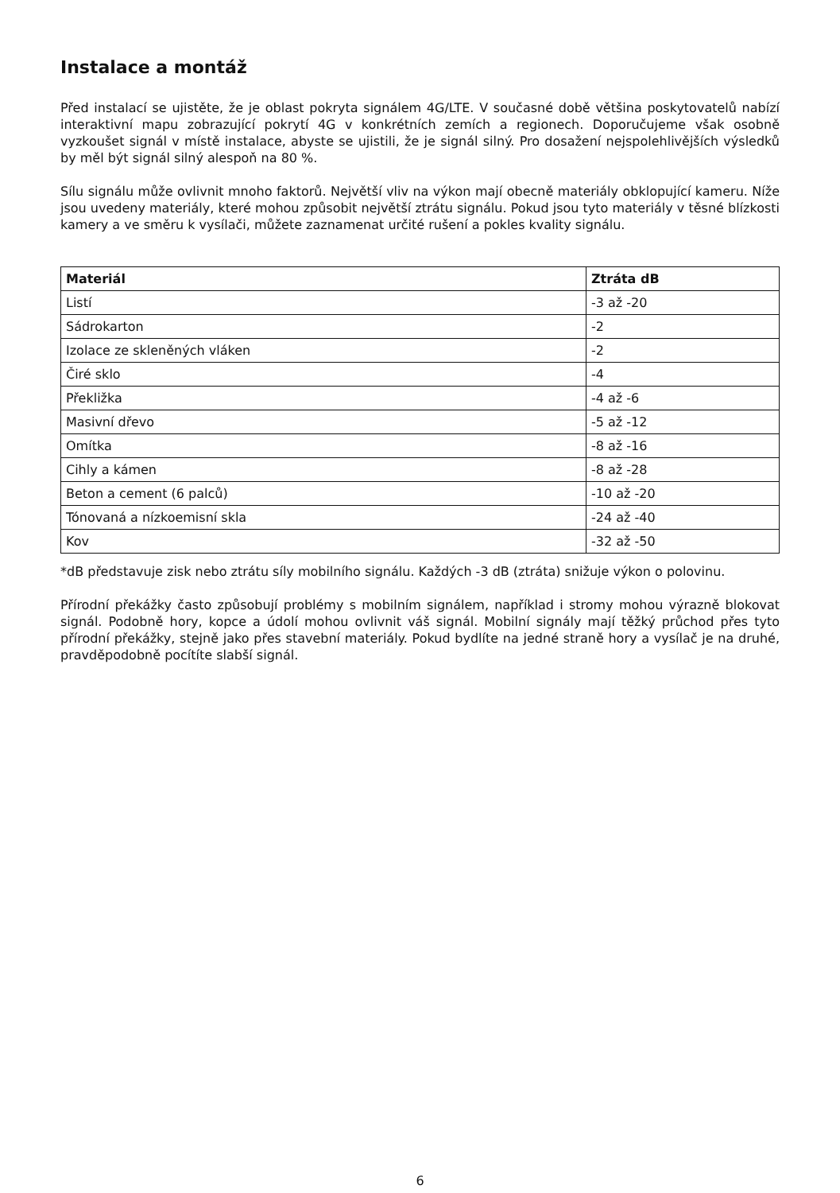Instalace a montáž
Před instalací se ujistěte, že je oblast pokryta signálem 4G/LTE. V současné době většina poskytovatelů nabízí interaktivní mapu zobrazující pokrytí 4G v konkrétních zemích a regionech. Doporučujeme však osobně vyzkoušet signál v místě instalace, abyste se ujistili, že je signál silný. Pro dosažení nejspolehlivějších výsledků by měl být signál silný alespoň na 80 %.
Sílu signálu může ovlivnit mnoho faktorů. Největší vliv na výkon mají obecně materiály obklopující kameru. Níže jsou uvedeny materiály, které mohou způsobit největší ztrátu signálu. Pokud jsou tyto materiály v těsné blízkosti kamery a ve směru k vysílači, můžete zaznamenat určité rušení a pokles kvality signálu.
| Materiál | Ztráta dB |
| --- | --- |
| Listí | -3 až -20 |
| Sádrokarton | -2 |
| Izolace ze skleněných vláken | -2 |
| Čiré sklo | -4 |
| Překližka | -4 až -6 |
| Masivní dřevo | -5 až -12 |
| Omítka | -8 až -16 |
| Cihly a kámen | -8 až -28 |
| Beton a cement (6 palců) | -10 až -20 |
| Tónovaná a nízkoemisní skla | -24 až -40 |
| Kov | -32 až -50 |
*dB představuje zisk nebo ztrátu síly mobilního signálu. Každých -3 dB (ztráta) snižuje výkon o polovinu.
Přírodní překážky často způsobují problémy s mobilním signálem, například i stromy mohou výrazně blokovat signál. Podobně hory, kopce a údolí mohou ovlivnit váš signál. Mobilní signály mají těžký průchod přes tyto přírodní překážky, stejně jako přes stavební materiály. Pokud bydlíte na jedné straně hory a vysílač je na druhé, pravděpodobně pocítíte slabší signál.
6